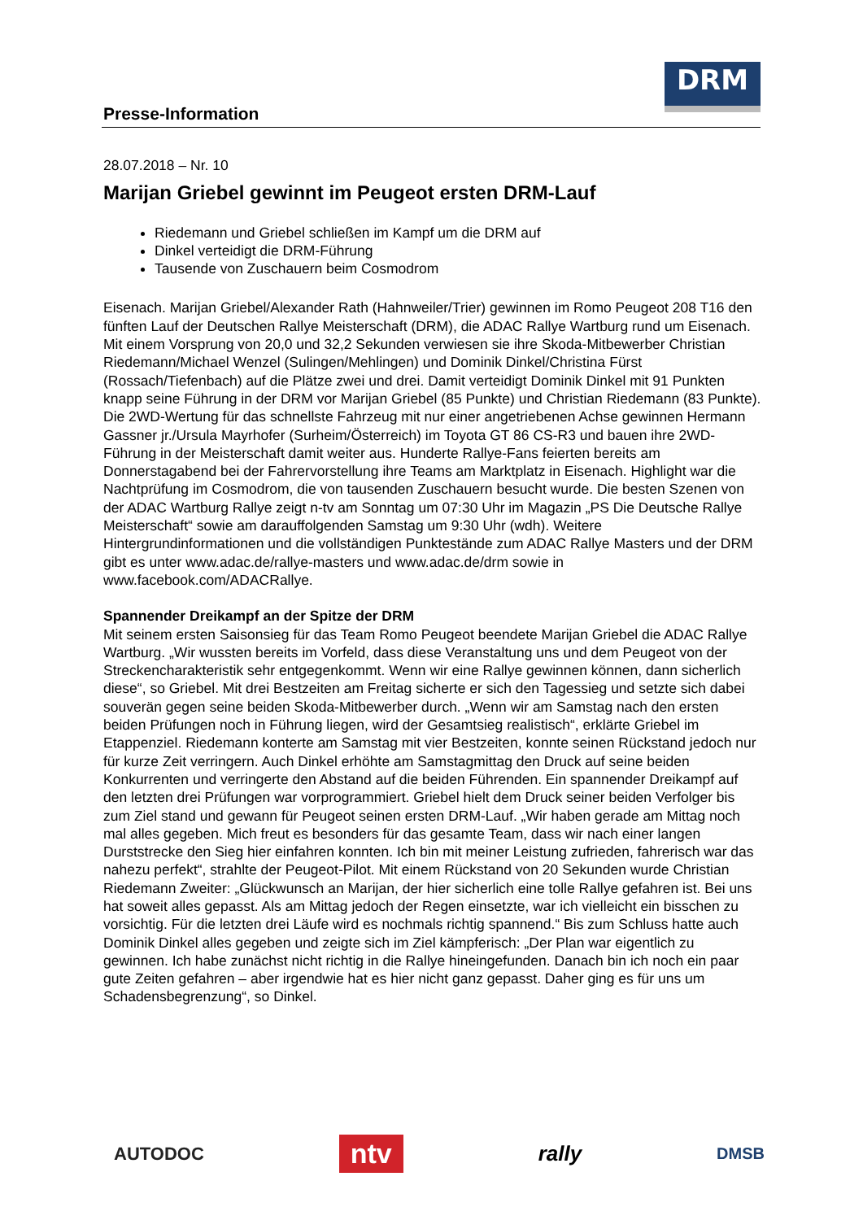Presse-Information
DRM
28.07.2018 – Nr. 10
Marijan Griebel gewinnt im Peugeot ersten DRM-Lauf
Riedemann und Griebel schließen im Kampf um die DRM auf
Dinkel verteidigt die DRM-Führung
Tausende von Zuschauern beim Cosmodrom
Eisenach. Marijan Griebel/Alexander Rath (Hahnweiler/Trier) gewinnen im Romo Peugeot 208 T16 den fünften Lauf der Deutschen Rallye Meisterschaft (DRM), die ADAC Rallye Wartburg rund um Eisenach. Mit einem Vorsprung von 20,0 und 32,2 Sekunden verwiesen sie ihre Skoda-Mitbewerber Christian Riedemann/Michael Wenzel (Sulingen/Mehlingen) und Dominik Dinkel/Christina Fürst (Rossach/Tiefenbach) auf die Plätze zwei und drei. Damit verteidigt Dominik Dinkel mit 91 Punkten knapp seine Führung in der DRM vor Marijan Griebel (85 Punkte) und Christian Riedemann (83 Punkte). Die 2WD-Wertung für das schnellste Fahrzeug mit nur einer angetriebenen Achse gewinnen Hermann Gassner jr./Ursula Mayrhofer (Surheim/Österreich) im Toyota GT 86 CS-R3 und bauen ihre 2WD-Führung in der Meisterschaft damit weiter aus. Hunderte Rallye-Fans feierten bereits am Donnerstagabend bei der Fahrervorstellung ihre Teams am Marktplatz in Eisenach. Highlight war die Nachtprüfung im Cosmodrom, die von tausenden Zuschauern besucht wurde. Die besten Szenen von der ADAC Wartburg Rallye zeigt n-tv am Sonntag um 07:30 Uhr im Magazin „PS Die Deutsche Rallye Meisterschaft“ sowie am darauffolgenden Samstag um 9:30 Uhr (wdh). Weitere Hintergrundinformationen und die vollständigen Punktestände zum ADAC Rallye Masters und der DRM gibt es unter www.adac.de/rallye-masters und www.adac.de/drm sowie in www.facebook.com/ADACRallye.
Spannender Dreikampf an der Spitze der DRM
Mit seinem ersten Saisonsieg für das Team Romo Peugeot beendete Marijan Griebel die ADAC Rallye Wartburg. „Wir wussten bereits im Vorfeld, dass diese Veranstaltung uns und dem Peugeot von der Streckencharakteristik sehr entgegenkommt. Wenn wir eine Rallye gewinnen können, dann sicherlich diese“, so Griebel. Mit drei Bestzeiten am Freitag sicherte er sich den Tagessieg und setzte sich dabei souverän gegen seine beiden Skoda-Mitbewerber durch. „Wenn wir am Samstag nach den ersten beiden Prüfungen noch in Führung liegen, wird der Gesamtsieg realistisch“, erklärte Griebel im Etappenziel. Riedemann konterte am Samstag mit vier Bestzeiten, konnte seinen Rückstand jedoch nur für kurze Zeit verringern. Auch Dinkel erhöhte am Samstagmittag den Druck auf seine beiden Konkurrenten und verringerte den Abstand auf die beiden Führenden. Ein spannender Dreikampf auf den letzten drei Prüfungen war vorprogrammiert. Griebel hielt dem Druck seiner beiden Verfolger bis zum Ziel stand und gewann für Peugeot seinen ersten DRM-Lauf. „Wir haben gerade am Mittag noch mal alles gegeben. Mich freut es besonders für das gesamte Team, dass wir nach einer langen Durststrecke den Sieg hier einfahren konnten. Ich bin mit meiner Leistung zufrieden, fahrerisch war das nahezu perfekt“, strahlte der Peugeot-Pilot. Mit einem Rückstand von 20 Sekunden wurde Christian Riedemann Zweiter: „Glückwunsch an Marijan, der hier sicherlich eine tolle Rallye gefahren ist. Bei uns hat soweit alles gepasst. Als am Mittag jedoch der Regen einsetzte, war ich vielleicht ein bisschen zu vorsichtig. Für die letzten drei Läufe wird es nochmals richtig spannend.“ Bis zum Schluss hatte auch Dominik Dinkel alles gegeben und zeigte sich im Ziel kämpferisch: „Der Plan war eigentlich zu gewinnen. Ich habe zunächst nicht richtig in die Rallye hineingefunden. Danach bin ich noch ein paar gute Zeiten gefahren – aber irgendwie hat es hier nicht ganz gepasst. Daher ging es für uns um Schadensbegrenzung“, so Dinkel.
AUTODOC ntv rally DMSB